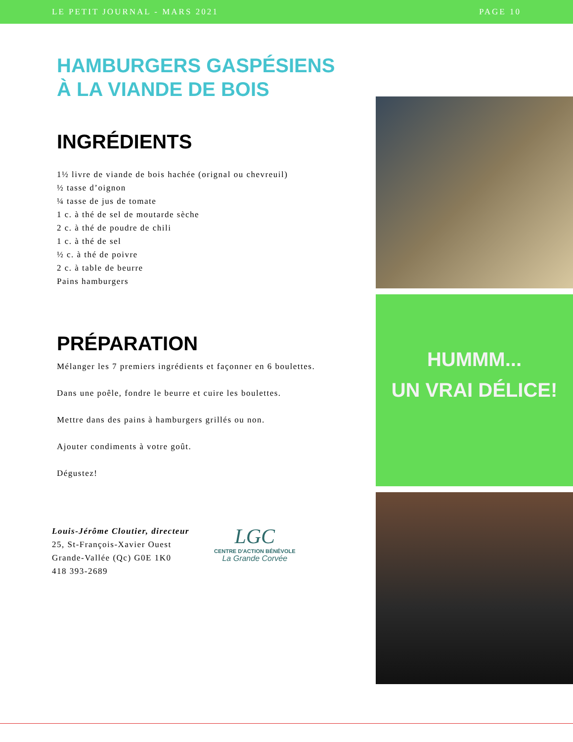LE PETIT JOURNAL - MARS 2021 PAGE 10
HAMBURGERS GASPÉSIENS
À LA VIANDE DE BOIS
INGRÉDIENTS
1½ livre de viande de bois hachée (orignal ou chevreuil)
½ tasse d’oignon
¼ tasse de jus de tomate
1 c. à thé de sel de moutarde sèche
2 c. à thé de poudre de chili
1 c. à thé de sel
½ c. à thé de poivre
2 c. à table de beurre
Pains hamburgers
PRÉPARATION
Mélanger les 7 premiers ingrédients et façonner en 6 boulettes.
Dans une poêle, fondre le beurre et cuire les boulettes.
Mettre dans des pains à hamburgers grillés ou non.
Ajouter condiments à votre goût.
Dégustez!
Louis-Jérôme Cloutier, directeur
25, St-François-Xavier Ouest
Grande-Vallée (Qc) G0E 1K0
418 393-2689
LGC
CENTRE D'ACTION BÉNÉVOLE
La Grande Corvée
HUMMM...
UN VRAI DÉLICE!